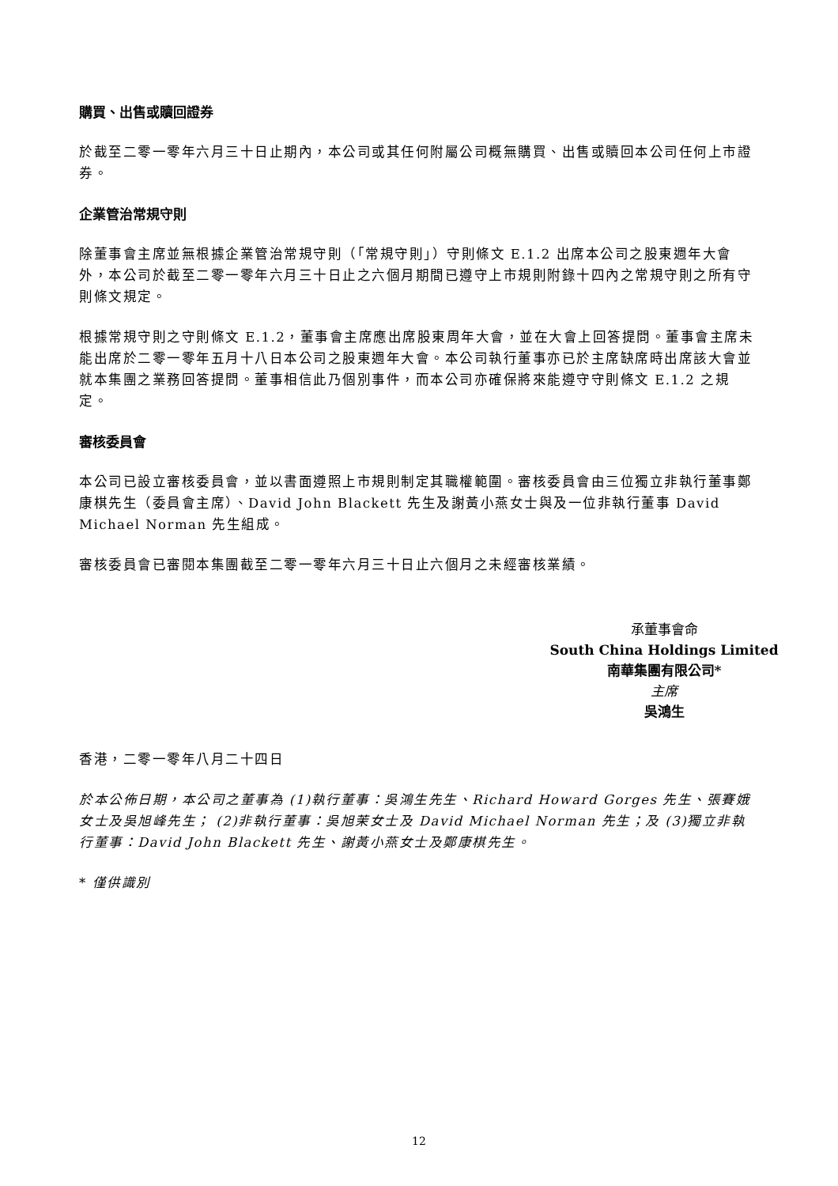購買、出售或贖回證券
於截至二零一零年六月三十日止期內，本公司或其任何附屬公司概無購買、出售或贖回本公司任何上市證券。
企業管治常規守則
除董事會主席並無根據企業管治常規守則（「常規守則」）守則條文 E.1.2 出席本公司之股東週年大會外，本公司於截至二零一零年六月三十日止之六個月期間已遵守上市規則附錄十四內之常規守則之所有守則條文規定。
根據常規守則之守則條文 E.1.2，董事會主席應出席股東周年大會，並在大會上回答提問。董事會主席未能出席於二零一零年五月十八日本公司之股東週年大會。本公司執行董事亦已於主席缺席時出席該大會並就本集團之業務回答提問。董事相信此乃個別事件，而本公司亦確保將來能遵守守則條文 E.1.2 之規定。
審核委員會
本公司已設立審核委員會，並以書面遵照上市規則制定其職權範圍。審核委員會由三位獨立非執行董事鄭康棋先生（委員會主席）、David John Blackett 先生及謝黃小燕女士與及一位非執行董事 David Michael Norman 先生組成。
審核委員會已審閱本集團截至二零一零年六月三十日止六個月之未經審核業績。
承董事會命
South China Holdings Limited
南華集團有限公司*
主席
吳鴻生
香港，二零一零年八月二十四日
於本公佈日期，本公司之董事為 (1)執行董事：吳鴻生先生、Richard Howard Gorges 先生、張賽娥女士及吳旭峰先生； (2)非執行董事：吳旭茉女士及 David Michael Norman 先生；及 (3)獨立非執行董事：David John Blackett 先生、謝黃小燕女士及鄭康棋先生。
* 僅供識別
12